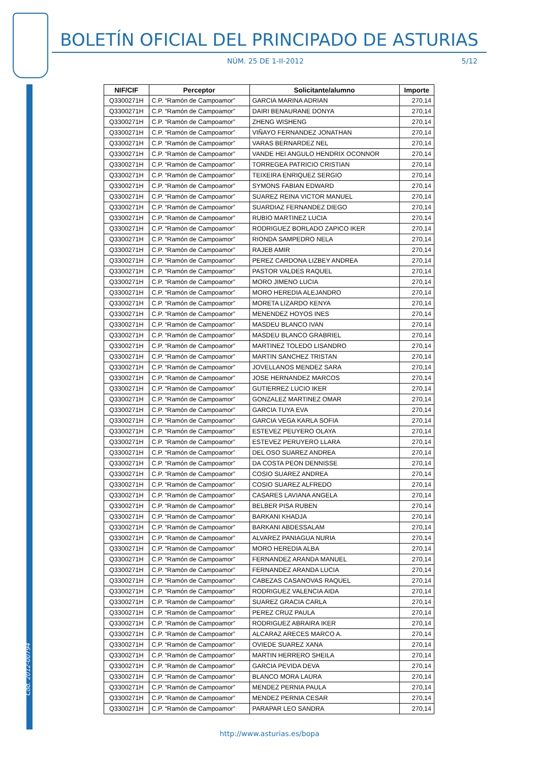Cód. 2012-00794
BOLETÍN OFICIAL DEL PRINCIPADO DE ASTURIAS
NÚM. 25 DE 1-II-2012 5/12
| NIF/CIF | Perceptor | Solicitante/alumno | Importe |
| --- | --- | --- | --- |
| Q3300271H | C.P. “Ramón de Campoamor” | GARCIA MARINA ADRIAN | 270,14 |
| Q3300271H | C.P. “Ramón de Campoamor” | DAIRI BENAURANE DONYA | 270,14 |
| Q3300271H | C.P. “Ramón de Campoamor” | ZHENG WISHENG | 270,14 |
| Q3300271H | C.P. “Ramón de Campoamor” | VIÑAYO FERNANDEZ JONATHAN | 270,14 |
| Q3300271H | C.P. “Ramón de Campoamor” | VARAS BERNARDEZ NEL | 270,14 |
| Q3300271H | C.P. “Ramón de Campoamor” | VANDE HEI ANGULO HENDRIX OCONNOR | 270,14 |
| Q3300271H | C.P. “Ramón de Campoamor” | TORREGEA PATRICIO CRISTIAN | 270,14 |
| Q3300271H | C.P. “Ramón de Campoamor” | TEIXEIRA ENRIQUEZ SERGIO | 270,14 |
| Q3300271H | C.P. “Ramón de Campoamor” | SYMONS FABIAN EDWARD | 270,14 |
| Q3300271H | C.P. “Ramón de Campoamor” | SUAREZ REINA VICTOR MANUEL | 270,14 |
| Q3300271H | C.P. “Ramón de Campoamor” | SUARDIAZ FERNANDEZ DIEGO | 270,14 |
| Q3300271H | C.P. “Ramón de Campoamor” | RUBIO MARTINEZ LUCIA | 270,14 |
| Q3300271H | C.P. “Ramón de Campoamor” | RODRIGUEZ BORLADO ZAPICO IKER | 270,14 |
| Q3300271H | C.P. “Ramón de Campoamor” | RIONDA SAMPEDRO NELA | 270,14 |
| Q3300271H | C.P. “Ramón de Campoamor” | RAJEB AMIR | 270,14 |
| Q3300271H | C.P. “Ramón de Campoamor” | PEREZ CARDONA LIZBEY ANDREA | 270,14 |
| Q3300271H | C.P. “Ramón de Campoamor” | PASTOR VALDES RAQUEL | 270,14 |
| Q3300271H | C.P. “Ramón de Campoamor” | MORO JIMENO LUCIA | 270,14 |
| Q3300271H | C.P. “Ramón de Campoamor” | MORO HEREDIA ALEJANDRO | 270,14 |
| Q3300271H | C.P. “Ramón de Campoamor” | MORETA LIZARDO KENYA | 270,14 |
| Q3300271H | C.P. “Ramón de Campoamor” | MENENDEZ HOYOS INES | 270,14 |
| Q3300271H | C.P. “Ramón de Campoamor” | MASDEU BLANCO IVAN | 270,14 |
| Q3300271H | C.P. “Ramón de Campoamor” | MASDEU BLANCO GRABRIEL | 270,14 |
| Q3300271H | C.P. “Ramón de Campoamor” | MARTINEZ TOLEDO LISANDRO | 270,14 |
| Q3300271H | C.P. “Ramón de Campoamor” | MARTIN SANCHEZ TRISTAN | 270,14 |
| Q3300271H | C.P. “Ramón de Campoamor” | JOVELLANOS MENDEZ SARA | 270,14 |
| Q3300271H | C.P. “Ramón de Campoamor” | JOSE HERNANDEZ MARCOS | 270,14 |
| Q3300271H | C.P. “Ramón de Campoamor” | GUTIERREZ LUCIO IKER | 270,14 |
| Q3300271H | C.P. “Ramón de Campoamor” | GONZALEZ MARTINEZ OMAR | 270,14 |
| Q3300271H | C.P. “Ramón de Campoamor” | GARCIA TUYA EVA | 270,14 |
| Q3300271H | C.P. “Ramón de Campoamor” | GARCIA VEGA KARLA SOFIA | 270,14 |
| Q3300271H | C.P. “Ramón de Campoamor” | ESTEVEZ PEUYERO OLAYA | 270,14 |
| Q3300271H | C.P. “Ramón de Campoamor” | ESTEVEZ PERUYERO LLARA | 270,14 |
| Q3300271H | C.P. “Ramón de Campoamor” | DEL OSO SUAREZ ANDREA | 270,14 |
| Q3300271H | C.P. “Ramón de Campoamor” | DA COSTA PEON DENNISSE | 270,14 |
| Q3300271H | C.P. “Ramón de Campoamor” | COSIO SUAREZ ANDREA | 270,14 |
| Q3300271H | C.P. “Ramón de Campoamor” | COSIO SUAREZ ALFREDO | 270,14 |
| Q3300271H | C.P. “Ramón de Campoamor” | CASARES LAVIANA ANGELA | 270,14 |
| Q3300271H | C.P. “Ramón de Campoamor” | BELBER PISA RUBEN | 270,14 |
| Q3300271H | C.P. “Ramón de Campoamor” | BARKANI KHADJA | 270,14 |
| Q3300271H | C.P. “Ramón de Campoamor” | BARKANI ABDESSALAM | 270,14 |
| Q3300271H | C.P. “Ramón de Campoamor” | ALVAREZ PANIAGUA NURIA | 270,14 |
| Q3300271H | C.P. “Ramón de Campoamor” | MORO HEREDIA ALBA | 270,14 |
| Q3300271H | C.P. “Ramón de Campoamor” | FERNANDEZ ARANDA MANUEL | 270,14 |
| Q3300271H | C.P. “Ramón de Campoamor” | FERNANDEZ ARANDA LUCIA | 270,14 |
| Q3300271H | C.P. “Ramón de Campoamor” | CABEZAS CASANOVAS RAQUEL | 270,14 |
| Q3300271H | C.P. “Ramón de Campoamor” | RODRIGUEZ VALENCIA AIDA | 270,14 |
| Q3300271H | C.P. “Ramón de Campoamor” | SUAREZ GRACIA CARLA | 270,14 |
| Q3300271H | C.P. “Ramón de Campoamor” | PEREZ CRUZ PAULA | 270,14 |
| Q3300271H | C.P. “Ramón de Campoamor” | RODRIGUEZ ABRAIRA IKER | 270,14 |
| Q3300271H | C.P. “Ramón de Campoamor” | ALCARAZ ARECES MARCO A. | 270,14 |
| Q3300271H | C.P. “Ramón de Campoamor” | OVIEDE SUAREZ XANA | 270,14 |
| Q3300271H | C.P. “Ramón de Campoamor” | MARTIN HERRERO SHEILA | 270,14 |
| Q3300271H | C.P. “Ramón de Campoamor” | GARCIA PEVIDA DEVA | 270,14 |
| Q3300271H | C.P. “Ramón de Campoamor” | BLANCO MORA LAURA | 270,14 |
| Q3300271H | C.P. “Ramón de Campoamor” | MENDEZ PERNIA PAULA | 270,14 |
| Q3300271H | C.P. “Ramón de Campoamor” | MENDEZ PERNIA CESAR | 270,14 |
| Q3300271H | C.P. “Ramón de Campoamor” | PARAPAR LEO SANDRA | 270,14 |
http://www.asturias.es/bopa